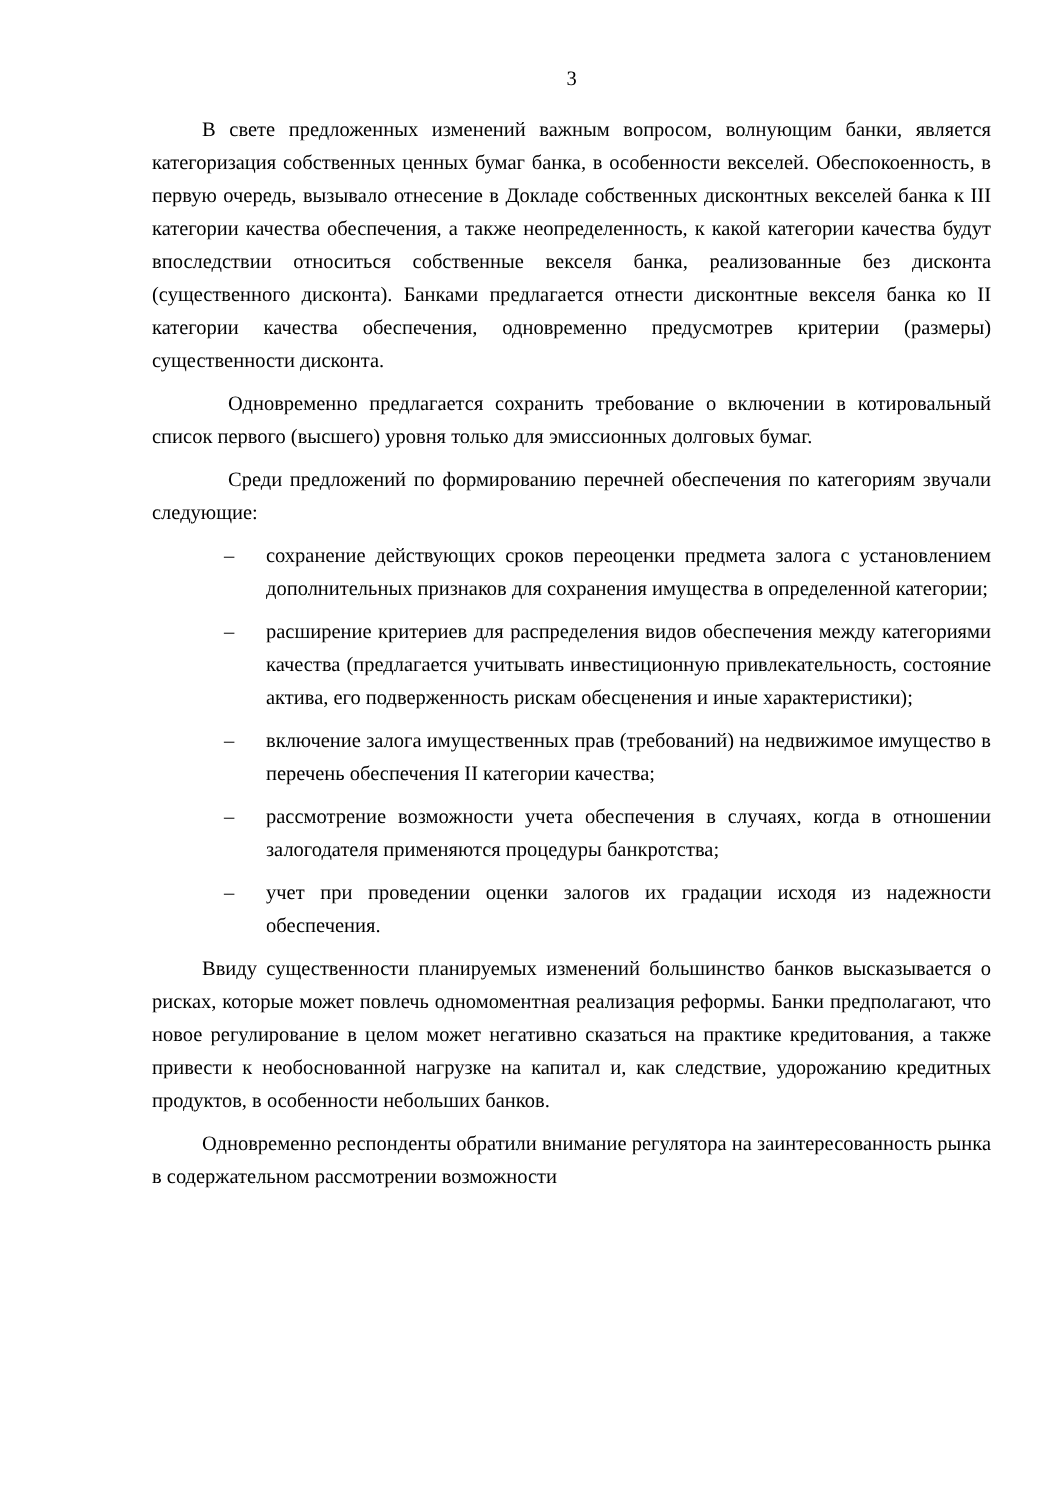3
В свете предложенных изменений важным вопросом, волнующим банки, является категоризация собственных ценных бумаг банка, в особенности векселей. Обеспокоенность, в первую очередь, вызывало отнесение в Докладе собственных дисконтных векселей банка к III категории качества обеспечения, а также неопределенность, к какой категории качества будут впоследствии относиться собственные векселя банка, реализованные без дисконта (существенного дисконта). Банками предлагается отнести дисконтные векселя банка ко II категории качества обеспечения, одновременно предусмотрев критерии (размеры) существенности дисконта.
Одновременно предлагается сохранить требование о включении в котировальный список первого (высшего) уровня только для эмиссионных долговых бумаг.
Среди предложений по формированию перечней обеспечения по категориям звучали следующие:
– сохранение действующих сроков переоценки предмета залога с установлением дополнительных признаков для сохранения имущества в определенной категории;
– расширение критериев для распределения видов обеспечения между категориями качества (предлагается учитывать инвестиционную привлекательность, состояние актива, его подверженность рискам обесценения и иные характеристики);
– включение залога имущественных прав (требований) на недвижимое имущество в перечень обеспечения II категории качества;
– рассмотрение возможности учета обеспечения в случаях, когда в отношении залогодателя применяются процедуры банкротства;
– учет при проведении оценки залогов их градации исходя из надежности обеспечения.
Ввиду существенности планируемых изменений большинство банков высказывается о рисках, которые может повлечь одномоментная реализация реформы. Банки предполагают, что новое регулирование в целом может негативно сказаться на практике кредитования, а также привести к необоснованной нагрузке на капитал и, как следствие, удорожанию кредитных продуктов, в особенности небольших банков.
Одновременно респонденты обратили внимание регулятора на заинтересованность рынка в содержательном рассмотрении возможности